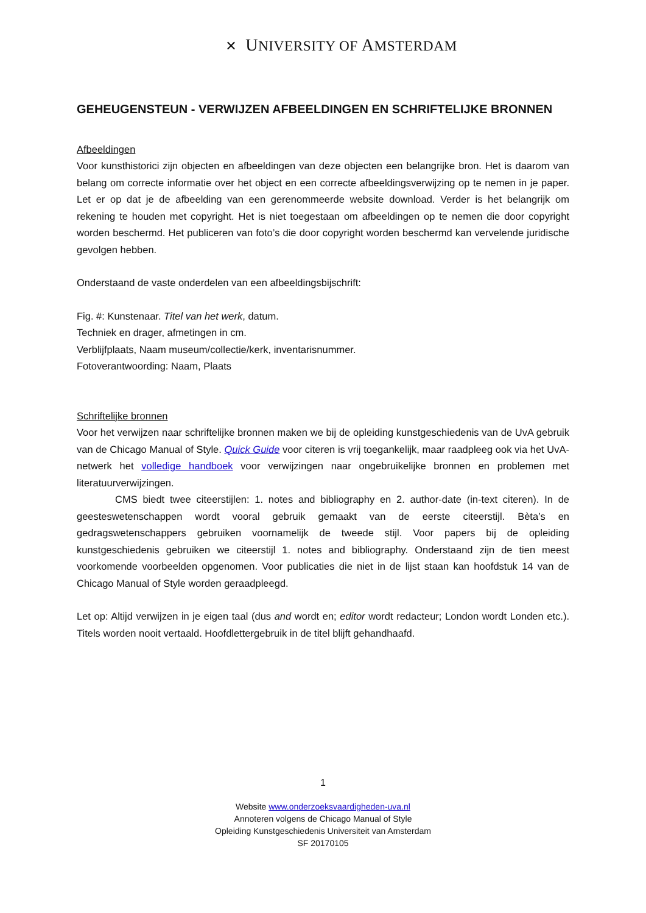✕ UNIVERSITY OF AMSTERDAM
GEHEUGENSTEUN - VERWIJZEN AFBEELDINGEN EN SCHRIFTELIJKE BRONNEN
Afbeeldingen
Voor kunsthistorici zijn objecten en afbeeldingen van deze objecten een belangrijke bron. Het is daarom van belang om correcte informatie over het object en een correcte afbeeldingsverwijzing op te nemen in je paper. Let er op dat je de afbeelding van een gerenommeerde website download. Verder is het belangrijk om rekening te houden met copyright. Het is niet toegestaan om afbeeldingen op te nemen die door copyright worden beschermd. Het publiceren van foto’s die door copyright worden beschermd kan vervelende juridische gevolgen hebben.
Onderstaand de vaste onderdelen van een afbeeldingsbijschrift:
Fig. #: Kunstenaar. Titel van het werk, datum.
Techniek en drager, afmetingen in cm.
Verblijfplaats, Naam museum/collectie/kerk, inventarisnummer.
Fotoverantwoording: Naam, Plaats
Schriftelijke bronnen
Voor het verwijzen naar schriftelijke bronnen maken we bij de opleiding kunstgeschiedenis van de UvA gebruik van de Chicago Manual of Style. Quick Guide voor citeren is vrij toegankelijk, maar raadpleeg ook via het UvA-netwerk het volledige handboek voor verwijzingen naar ongebruikelijke bronnen en problemen met literatuurverwijzingen.
CMS biedt twee citeerstijlen: 1. notes and bibliography en 2. author-date (in-text citeren). In de geesteswetenschappen wordt vooral gebruik gemaakt van de eerste citeerstijl. Bèta’s en gedragswetenschappers gebruiken voornamelijk de tweede stijl. Voor papers bij de opleiding kunstgeschiedenis gebruiken we citeerstijl 1. notes and bibliography. Onderstaand zijn de tien meest voorkomende voorbeelden opgenomen. Voor publicaties die niet in de lijst staan kan hoofdstuk 14 van de Chicago Manual of Style worden geraadpleegd.
Let op: Altijd verwijzen in je eigen taal (dus and wordt en; editor wordt redacteur; London wordt Londen etc.). Titels worden nooit vertaald. Hoofdlettergebruik in de titel blijft gehandhaafd.
1
Website www.onderzoeksvaardigheden-uva.nl
Annoteren volgens de Chicago Manual of Style
Opleiding Kunstgeschiedenis Universiteit van Amsterdam
SF 20170105